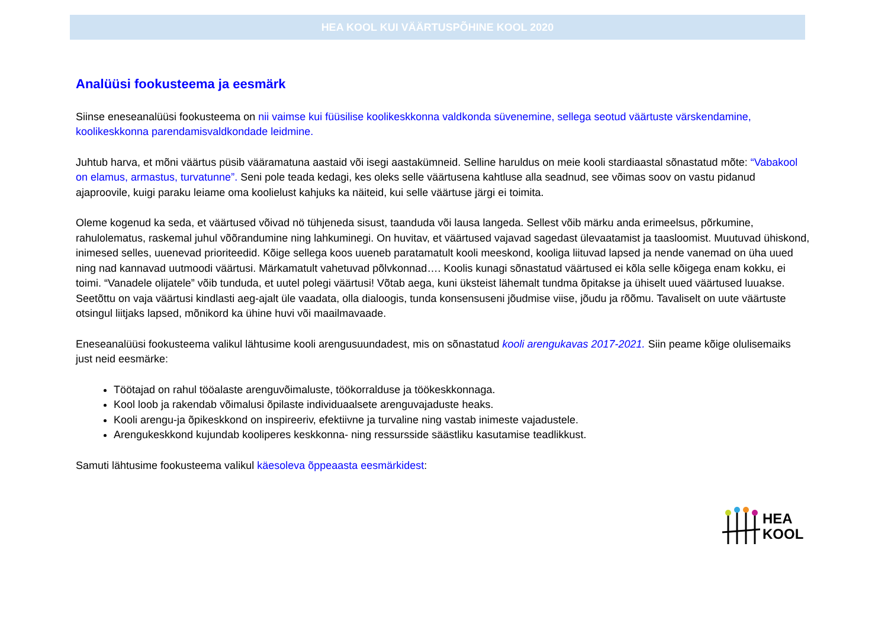HEA KOOL KUI VÄÄRTUSPÕHINE KOOL 2020
Analüüsi fookusteema ja eesmärk
Siinse eneseanalüüsi fookusteema on nii vaimse kui füüsilise koolikeskkonna valdkonda süvenemine, sellega seotud väärtuste värskendamine, koolikeskkonna parendamisvaldkondade leidmine.
Juhtub harva, et mõni väärtus püsib vääramatuna aastaid või isegi aastakümneid. Selline haruldus on meie kooli stardiaastal sõnastatud mõte: “Vabakool on elamus, armastus, turvatunne”. Seni pole teada kedagi, kes oleks selle väärtusena kahtluse alla seadnud, see võimas soov on vastu pidanud ajaproovile, kuigi paraku leiame oma koolielust kahjuks ka näiteid, kui selle väärtuse järgi ei toimita.
Oleme kogenud ka seda, et väärtused võivad nö tühjeneda sisust, taanduda või lausa langeda. Sellest võib märku anda erimeelsus, põrkumine, rahulolematus, raskemal juhul võõrandumine ning lahkuminegi. On huvitav, et väärtused vajavad sagedast ülevaatamist ja taasloomist. Muutuvad ühiskond, inimesed selles, uuenevad prioriteedid. Kõige sellega koos uueneb paratamatult kooli meeskond, kooliga liituvad lapsed ja nende vanemad on üha uued ning nad kannavad uutmoodi väärtusi. Märkamatult vahetuvad põlvkonnad…. Koolis kunagi sõnastatud väärtused ei kõla selle kõigega enam kokku, ei toimi. “Vanadele olijatele” võib tunduda, et uutel polegi väärtusi! Võtab aega, kuni üksteist lähemalt tundma õpitakse ja ühiselt uued väärtused luuakse. Seetõttu on vaja väärtusi kindlasti aeg-ajalt üle vaadata, olla dialoogis, tunda konsensuseni jõudmise viise, jõudu ja rõõmu. Tavaliselt on uute väärtuste otsingul liitjaks lapsed, mõnikord ka ühine huvi või maailmavaade.
Eneseanalüüsi fookusteema valikul lähtusime kooli arengusuundadest, mis on sõnastatud kooli arengukavas 2017-2021. Siin peame kõige olulisemaiks just neid eesmärke:
Töötajad on rahul tööalaste arenguvõimaluste, töökorralduse ja töökeskkonnaga.
Kool loob ja rakendab võimalusi õpilaste individuaalsete arenguvajaduste heaks.
Kooli arengu-ja õpikeskkond on inspireeriv, efektiivne ja turvaline ning vastab inimeste vajadustele.
Arengukeskkond kujundab kooliperes keskkonna- ning ressursside säästliku kasutamise teadlikkust.
Samuti lähtusime fookusteema valikul käesoleva õppeaasta eesmärkidest:
HEA
KOOL